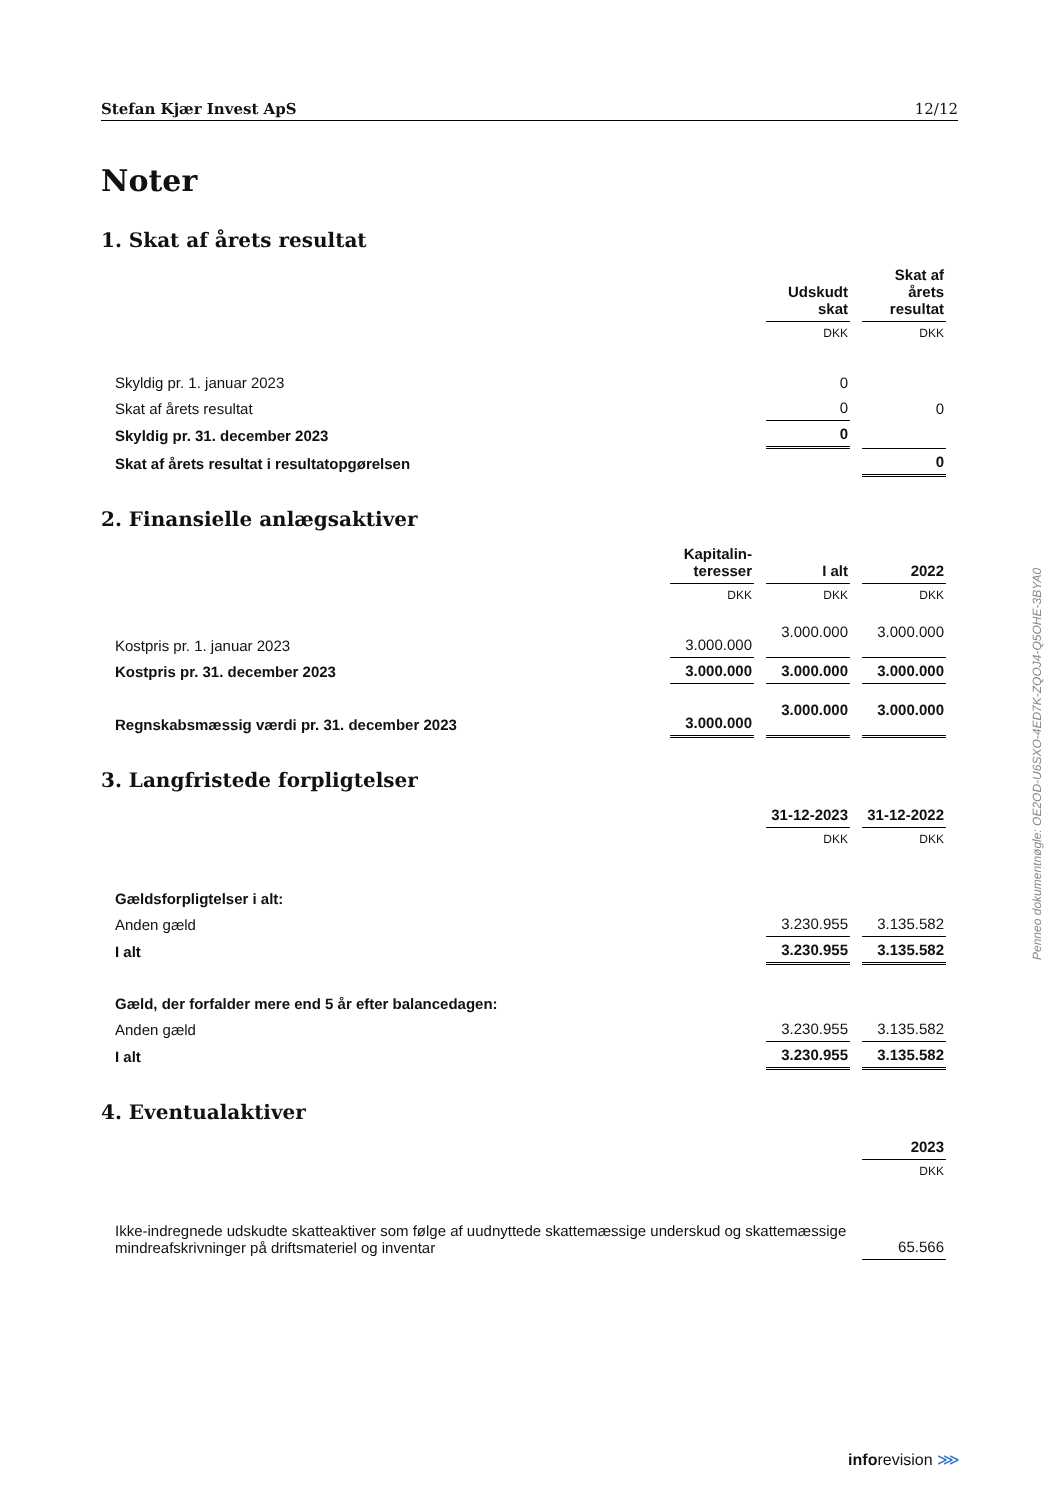Stefan Kjær Invest ApS 12/12
Noter
1. Skat af årets resultat
| | Udskudt skat | Skat af årets resultat |
| --- | --- | --- |
| | DKK | DKK |
| Skyldig pr. 1. januar 2023 | 0 | |
| Skat af årets resultat | 0 | 0 |
| Skyldig pr. 31. december 2023 | 0 | |
| Skat af årets resultat i resultatopgørelsen | | 0 |
2. Finansielle anlægsaktiver
| | Kapitalin-teresser | I alt | 2022 |
| --- | --- | --- | --- |
| | DKK | DKK | DKK |
| Kostpris pr. 1. januar 2023 | 3.000.000 | 3.000.000 | 3.000.000 |
| Kostpris pr. 31. december 2023 | 3.000.000 | 3.000.000 | 3.000.000 |
| Regnskabsmæssig værdi pr. 31. december 2023 | 3.000.000 | 3.000.000 | 3.000.000 |
3. Langfristede forpligtelser
| | 31-12-2023 | 31-12-2022 |
| --- | --- | --- |
| | DKK | DKK |
| Gældsforpligtelser i alt: | | |
| Anden gæld | 3.230.955 | 3.135.582 |
| I alt | 3.230.955 | 3.135.582 |
| Gæld, der forfalder mere end 5 år efter balancedagen: | | |
| Anden gæld | 3.230.955 | 3.135.582 |
| I alt | 3.230.955 | 3.135.582 |
4. Eventualaktiver
| | 2023 |
| --- | --- |
| | DKK |
| Ikke-indregnede udskudte skatteaktiver som følge af uudnyttede skattemæssige underskud og skattemæssige mindreafskrivninger på driftsmateriel og inventar | 65.566 |
Penneo dokumentnøgle: OE2OD-U6SXO-4ED7K-ZQOJ4-Q5OHE-3BYA0
inforevision ⋙